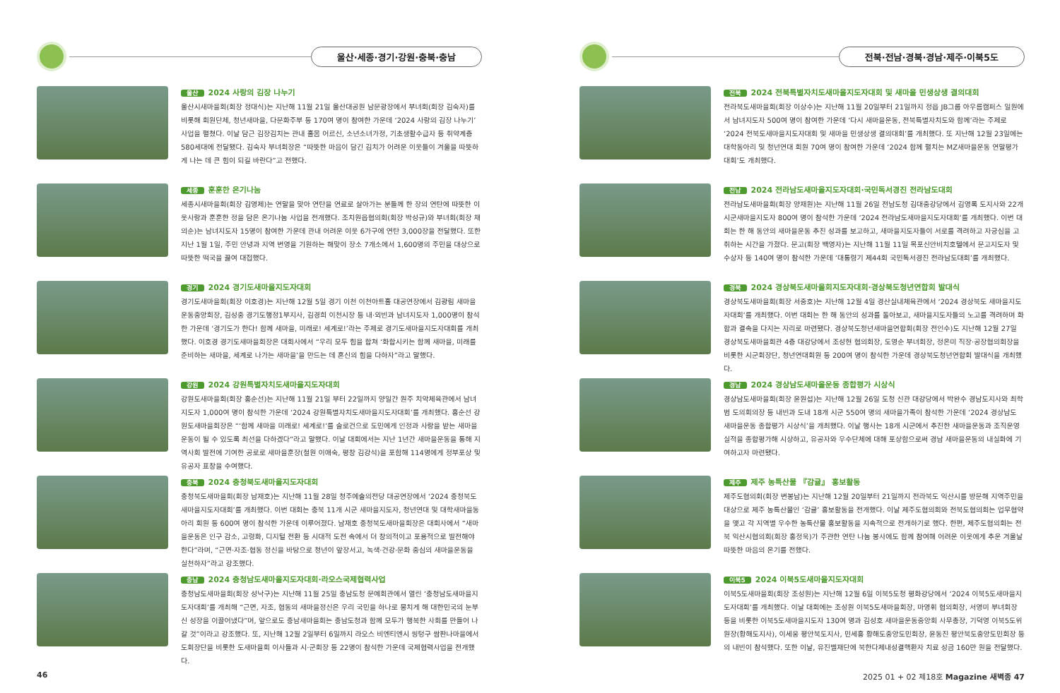울산·세종·경기·강원·충북·충남
울산 2024 사랑의 김장 나누기
울산시새마을회(회장 정대식)는 지난해 11월 21일 울산대공원 남문광장에서 부녀회(회장 김숙자)를 비롯해 회원단체, 청년새마을, 다문화주부 등 170여 명이 참여한 가운데 ‘2024 사랑의 김장 나누기’ 사업을 펼쳤다. 이날 담근 김장김치는 관내 홀몸 어르신, 소년소녀가정, 기초생활수급자 등 취약계층 580세대에 전달됐다. 김숙자 부녀회장은 “따뜻한 마음이 담긴 김치가 어려운 이웃들이 겨울을 따뜻하게 나는 데 큰 힘이 되길 바란다”고 전했다.
세종 훈훈한 온기나눔
세종시새마을회(회장 김영제)는 연말을 맞아 연탄을 연료로 살아가는 분들께 한 장의 연탄에 따뜻한 이웃사랑과 훈훈한 정을 담은 온기나눔 사업을 전개했다. 조치원읍협의회(회장 박성규)와 부녀회(회장 채의순)는 남녀지도자 15명이 참여한 가운데 관내 어려운 이웃 6가구에 연탄 3,000장을 전달했다. 또한 지난 1월 1일, 주민 안녕과 지역 번영을 기원하는 해맞이 장소 7개소에서 1,600명의 주민을 대상으로 따뜻한 떡국을 끓여 대접했다.
경기 2024 경기도새마을지도자대회
경기도새마을회(회장 이호경)는 지난해 12월 5일 경기 이천 이천아트홀 대공연장에서 김광림 새마을운동중앙회장, 김성중 경기도행정1부지사, 김경희 이천시장 등 내·외빈과 남녀지도자 1,000명이 참석한 가운데 ‘경기도가 한다! 함께 새마을, 미래로! 세계로!’라는 주제로 경기도새마을지도자대회를 개최했다. 이호경 경기도새마을회장은 대회사에서 “우리 모두 힘을 합쳐 ‘화합시키는 함께 새마을, 미래를 준비하는 새마을, 세계로 나가는 새마을’을 만드는 데 혼신의 힘을 다하자”라고 말했다.
강원 2024 강원특별자치도새마을지도자대회
강원도새마을회(회장 홍순선)는 지난해 11월 21일 부터 22일까지 양일간 원주 치악체육관에서 남녀지도자 1,000여 명이 참석한 가운데 ‘2024 강원특별자치도새마을지도자대회’를 개최했다. 홍순선 강원도새마을회장은 “‘함께 새마을 미래로! 세계로!’를 슬로건으로 도민에게 인정과 사랑을 받는 새마을운동이 될 수 있도록 최선을 다하겠다”라고 말했다. 이날 대회에서는 지난 1년간 새마을운동을 통해 지역사회 발전에 기여한 공로로 새마을훈장(철원 이애숙, 평창 김강석)을 포함해 114명에게 정부포상 및 유공자 표창을 수여했다.
충북 2024 충청북도새마을지도자대회
충청북도새마을회(회장 남재호)는 지난해 11월 28일 청주예술의전당 대공연장에서 ‘2024 충청북도새마을지도자대회’를 개최했다. 이번 대회는 충북 11개 시군 새마을지도자, 청년연대 및 대학새마을동아리 회원 등 600여 명이 참석한 가운데 이루어졌다. 남재호 충청북도새마을회장은 대회사에서 “새마을운동은 인구 감소, 고령화, 디지털 전환 등 시대적 도전 속에서 더 창의적이고 포용적으로 발전해야 한다”라며, “근면·자조·협동 정신을 바탕으로 청년이 앞장서고, 녹색·건강·문화 중심의 새마을운동을 실천하자”라고 강조했다.
충남 2024 충청남도새마을지도자대회·라오스국제협력사업
충청남도새마을회(회장 성낙구)는 지난해 11월 25일 충남도청 문예회관에서 열린 ‘충청남도새마을지도자대회’를 개최해 “근면, 자조, 협동의 새마을정신은 우리 국민을 하나로 뭉치게 해 대한민국의 눈부신 성장을 이끌어냈다”며, 앞으로도 충남새마을회는 충남도청과 함께 모두가 행복한 사회를 만들어 나갈 것”이라고 강조했다. 또, 지난해 12월 2일부터 6일까지 라오스 비엔티엔시 씽텅구 쌈판나마을에서 도회장단을 비롯한 도새마을회 이사들과 시·군회장 등 22명이 참석한 가운데 국제협력사업을 전개했다.
46
전북·전남·경북·경남·제주·이북5도
전북 2024 전북특별자치도새마을지도자대회 및 새마을 민생상생 결의대회
전라북도새마을회(회장 이상수)는 지난해 11월 20일부터 21일까지 정읍 JB그룹 아우름캠퍼스 일원에서 남녀지도자 500여 명이 참여한 가운데 ‘다시 새마을운동, 전북특별자치도와 함께’라는 주제로 ‘2024 전북도새마을지도자대회 및 새마을 민생상생 결의대회’를 개최했다. 또 지난해 12월 23일에는 대학동아리 및 청년연대 회원 70여 명이 참여한 가운데 ‘2024 함께 펼치는 MZ새마을운동 연말평가대회’도 개최했다.
전남 2024 전라남도새마을지도자대회·국민독서경진 전라남도대회
전라남도새마을회(회장 양재원)는 지난해 11월 26일 전남도청 김대중강당에서 김영록 도지사와 22개 시군새마을지도자 800여 명이 참석한 가운데 ‘2024 전라남도새마을지도자대회’를 개최했다. 이번 대회는 한 해 동안의 새마을운동 추진 성과를 보고하고, 새마을지도자들이 서로를 격려하고 자긍심을 고취하는 시간을 가졌다. 문고(회장 백영자)는 지난해 11월 11일 목포신안비치호텔에서 문고지도자 및 수상자 등 140여 명이 참석한 가운데 ‘대통령기 제44회 국민독서경진 전라남도대회’를 개최했다.
경북 2024 경상북도새마을회지도자대회·경상북도청년연합회 발대식
경상북도새마을회(회장 서중호)는 지난해 12월 4일 경산실내체육관에서 ‘2024 경상북도 새마을지도자대회’를 개최했다. 이번 대회는 한 해 동안의 성과를 돌아보고, 새마을지도자들의 노고를 격려하며 화합과 결속을 다지는 자리로 마련됐다. 경상북도청년새마을연합회(회장 전인수)도 지난해 12월 27일 경상북도새마을회관 4층 대강당에서 조성현 협의회장, 도영순 부녀회장, 정은미 직장·공장협의회장을 비롯한 시군회장단, 청년연대회원 등 200여 명이 참석한 가운데 경상북도청년연합회 발대식을 개최했다.
경남 2024 경상남도새마을운동 종합평가 시상식
경상남도새마을회(회장 윤원섭)는 지난해 12월 26일 도청 신관 대강당에서 박완수 경남도지사와 최학범 도의회의장 등 내빈과 도내 18개 시군 550여 명의 새마을가족이 참석한 가운데 ‘2024 경상남도 새마을운동 종합평가 시상식’을 개최했다. 이날 행사는 18개 시군에서 추진한 새마을운동과 조직운영 실적을 종합평가해 시상하고, 유공자와 우수단체에 대해 포상함으로써 경남 새마을운동의 내실화에 기여하고자 마련됐다.
제주 제주 농특산물 『감귤』 홍보활동
제주도협의회(회장 변봉남)는 지난해 12월 20일부터 21일까지 전라북도 익산시를 방문해 지역주민을 대상으로 제주 농특산물인 ‘감귤’ 홍보활동을 전개했다. 이날 제주도협의회와 전북도협의회는 업무협약을 맺고 각 지역별 우수한 농특산물 홍보활동을 지속적으로 전개하기로 했다. 한편, 제주도협의회는 전북 익산시협의회(회장 홍정욱)가 주관한 연탄 나눔 봉사에도 함께 참여해 어려운 이웃에게 추운 겨울날 따뜻한 마음의 온기를 전했다.
이북5 2024 이북5도새마을지도자대회
이북5도새마을회(회장 조성원)는 지난해 12월 6일 이북5도청 평화강당에서 ‘2024 이북5도새마을지도자대회’를 개최했다. 이날 대회에는 조성원 이북5도새마을회장, 마영휘 협의회장, 서영미 부녀회장 등을 비롯한 이북5도새마을지도자 130여 명과 김성호 새마을운동중앙회 사무총장, 기덕영 이북5도위원장(황해도지사), 이세웅 평안북도지사, 민세홍 황해도중앙도민회장, 윤동진 평안북도중앙도민회장 등의 내빈이 참석했다. 또한 이날, 유진벨재단에 북한다제내성결핵환자 치료 성금 160만 원을 전달했다.
2025 01 + 02 제18호 Magazine 새벽종 47